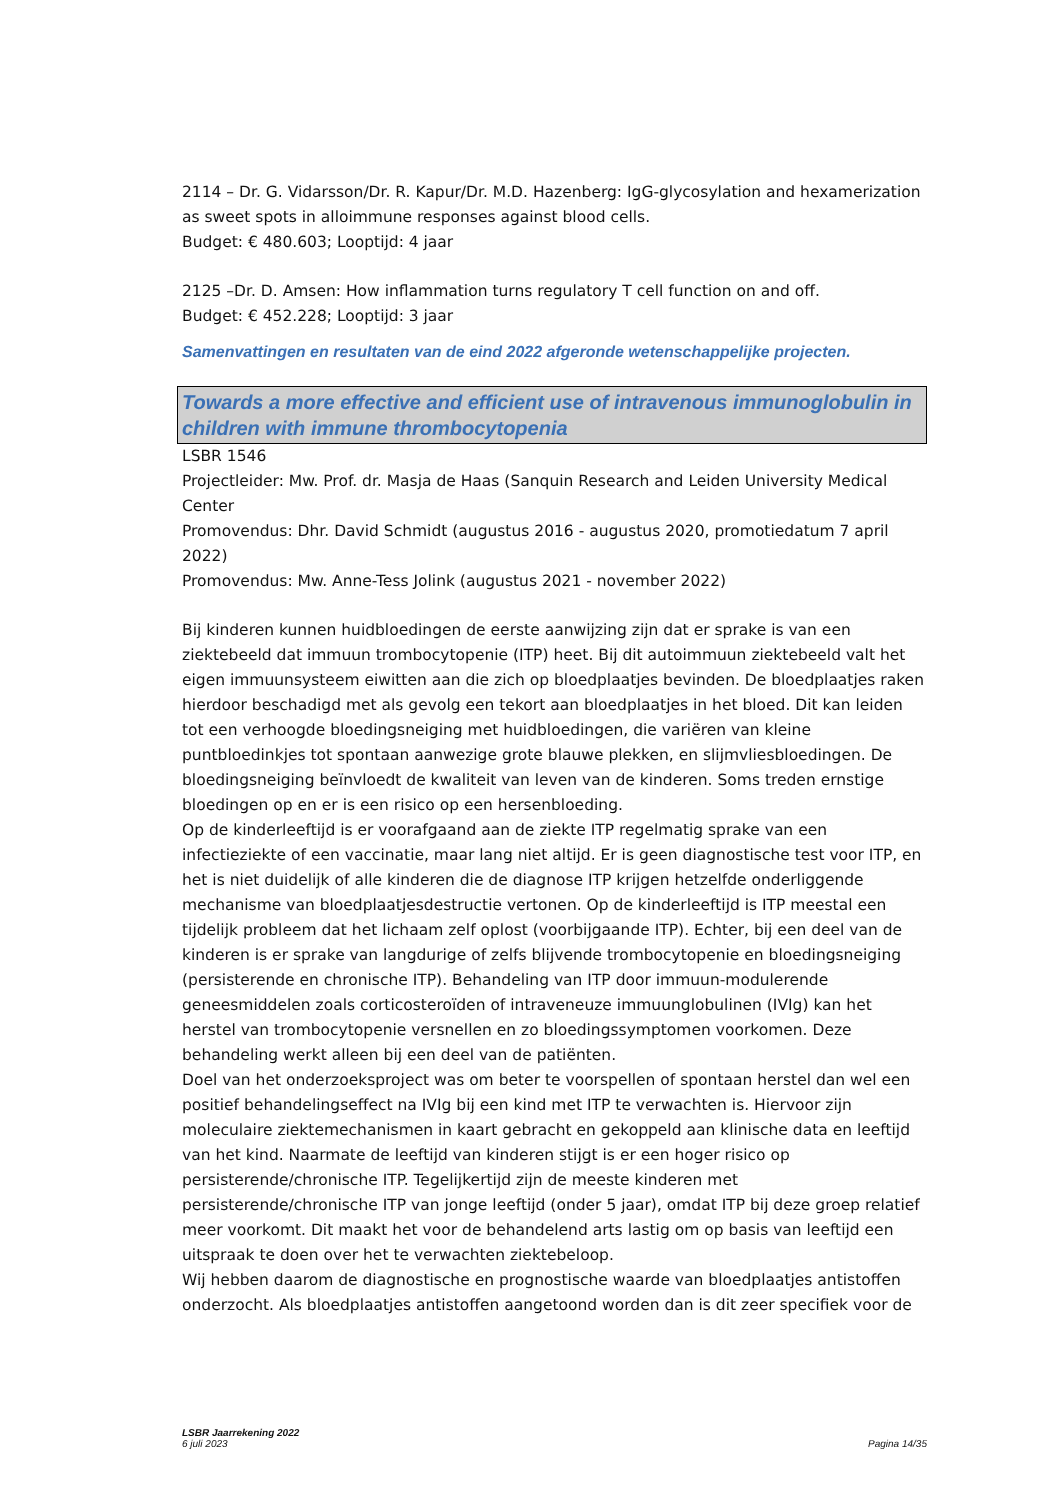2114 – Dr. G. Vidarsson/Dr. R. Kapur/Dr. M.D. Hazenberg: IgG-glycosylation and hexamerization as sweet spots in alloimmune responses against blood cells.
Budget: € 480.603; Looptijd: 4 jaar
2125 –Dr. D. Amsen: How inflammation turns regulatory T cell function on and off.
Budget: € 452.228; Looptijd: 3 jaar
Samenvattingen en resultaten van de eind 2022 afgeronde wetenschappelijke projecten.
Towards a more effective and efficient use of intravenous immunoglobulin in children with immune thrombocytopenia
LSBR 1546
Projectleider: Mw. Prof. dr. Masja de Haas (Sanquin Research and Leiden University Medical Center
Promovendus: Dhr. David Schmidt (augustus 2016 - augustus 2020, promotiedatum 7 april 2022)
Promovendus: Mw. Anne-Tess Jolink (augustus 2021 - november 2022)
Bij kinderen kunnen huidbloedingen de eerste aanwijzing zijn dat er sprake is van een ziektebeeld dat immuun trombocytopenie (ITP) heet. Bij dit autoimmuun ziektebeeld valt het eigen immuunsysteem eiwitten aan die zich op bloedplaatjes bevinden. De bloedplaatjes raken hierdoor beschadigd met als gevolg een tekort aan bloedplaatjes in het bloed. Dit kan leiden tot een verhoogde bloedingsneiging met huidbloedingen, die variëren van kleine puntbloedinkjes tot spontaan aanwezige grote blauwe plekken, en slijmvliesbloedingen. De bloedingsneiging beïnvloedt de kwaliteit van leven van de kinderen. Soms treden ernstige bloedingen op en er is een risico op een hersenbloeding.
Op de kinderleeftijd is er voorafgaand aan de ziekte ITP regelmatig sprake van een infectieziekte of een vaccinatie, maar lang niet altijd. Er is geen diagnostische test voor ITP, en het is niet duidelijk of alle kinderen die de diagnose ITP krijgen hetzelfde onderliggende mechanisme van bloedplaatjesdestructie vertonen. Op de kinderleeftijd is ITP meestal een tijdelijk probleem dat het lichaam zelf oplost (voorbijgaande ITP). Echter, bij een deel van de kinderen is er sprake van langdurige of zelfs blijvende trombocytopenie en bloedingsneiging (persisterende en chronische ITP). Behandeling van ITP door immuun-modulerende geneesmiddelen zoals corticosteroïden of intraveneuze immuunglobulinen (IVIg) kan het herstel van trombocytopenie versnellen en zo bloedingssymptomen voorkomen. Deze behandeling werkt alleen bij een deel van de patiënten.
Doel van het onderzoeksproject was om beter te voorspellen of spontaan herstel dan wel een positief behandelingseffect na IVIg bij een kind met ITP te verwachten is. Hiervoor zijn moleculaire ziektemechanismen in kaart gebracht en gekoppeld aan klinische data en leeftijd van het kind. Naarmate de leeftijd van kinderen stijgt is er een hoger risico op persisterende/chronische ITP. Tegelijkertijd zijn de meeste kinderen met persisterende/chronische ITP van jonge leeftijd (onder 5 jaar), omdat ITP bij deze groep relatief meer voorkomt. Dit maakt het voor de behandelend arts lastig om op basis van leeftijd een uitspraak te doen over het te verwachten ziektebeloop.
Wij hebben daarom de diagnostische en prognostische waarde van bloedplaatjes antistoffen onderzocht. Als bloedplaatjes antistoffen aangetoond worden dan is dit zeer specifiek voor de
LSBR Jaarrekening 2022
6 juli 2023
Pagina 14/35